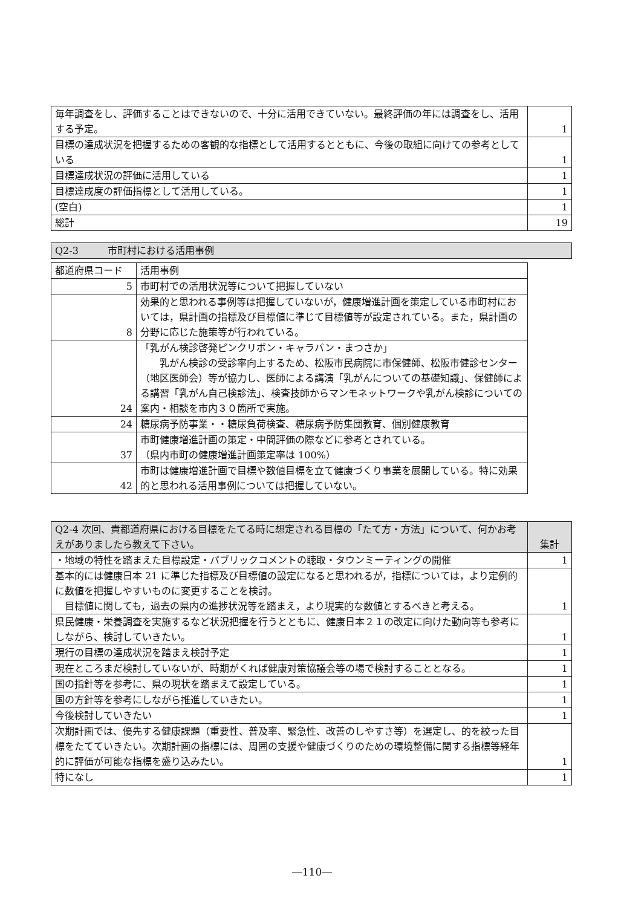| 毎年調査をし、評価することはできないので、十分に活用できていない。最終評価の年には調査をし、活用する予定。 | 1 |
| 目標の達成状況を把握するための客観的な指標として活用するとともに、今後の取組に向けての参考としている | 1 |
| 目標達成状況の評価に活用している | 1 |
| 目標達成度の評価指標として活用している。 | 1 |
| (空白) | 1 |
| 総計 | 19 |
| Q2-3 市町村における活用事例 |
| --- |
| 都道府県コード | 活用事例 |
| --- | --- |
| 5 | 市町村での活用状況等について把握していない |
| 8 | 効果的と思われる事例等は把握していないが，健康増進計画を策定している市町村においては，県計画の指標及び目標値に準じて目標値等が設定されている。また，県計画の分野に応じた施策等が行われている。 |
| 24 | 「乳がん検診啓発ピンクリボン・キャラバン・まつさか」 乳がん検診の受診率向上するため、松阪市民病院に市保健師、松阪市健診センター（地区医師会）等が協力し、医師による講演「乳がんについての基礎知識」、保健師による講習「乳がん自己検診法」、検査技師からマンモネットワークや乳がん検診についての案内・相談を市内３０箇所で実施。 |
| 24 | 糖尿病予防事業・・糖尿負荷検査、糖尿病予防集団教育、個別健康教育 |
| 37 | 市町健康増進計画の策定・中間評価の際などに参考とされている。 （県内市町の健康増進計画策定率は 100%） |
| 42 | 市町は健康増進計画で目標や数値目標を立て健康づくり事業を展開している。特に効果的と思われる活用事例については把握していない。 |
| Q2-4 次回、貴都道府県における目標をたてる時に想定される目標の「たて方・方法」について、何かお考えがありましたら教えて下さい。 | 集計 |
| --- | --- |
| ・地域の特性を踏まえた目標設定・パブリックコメントの聴取・タウンミーティングの開催 | 1 |
| 基本的には健康日本 21 に準じた指標及び目標値の設定になると思われるが，指標については，より定例的に数値を把握しやすいものに変更することを検討。 目標値に関しても，過去の県内の進捗状況等を踏まえ，より現実的な数値とするべきと考える。 | 1 |
| 県民健康・栄養調査を実施するなど状況把握を行うとともに、健康日本２１の改定に向けた動向等も参考にしながら、検討していきたい。 | 1 |
| 現行の目標の達成状況を踏まえ検討予定 | 1 |
| 現在ところまだ検討していないが、時期がくれば健康対策協議会等の場で検討することとなる。 | 1 |
| 国の指針等を参考に、県の現状を踏まえて設定している。 | 1 |
| 国の方針等を参考にしながら推進していきたい。 | 1 |
| 今後検討していきたい | 1 |
| 次期計画では、優先する健康課題（重要性、普及率、緊急性、改善のしやすさ等）を選定し、的を絞った目標をたてていきたい。次期計画の指標には、周囲の支援や健康づくりのための環境整備に関する指標等経年的に評価が可能な指標を盛り込みたい。 | 1 |
| 特になし | 1 |
―110―